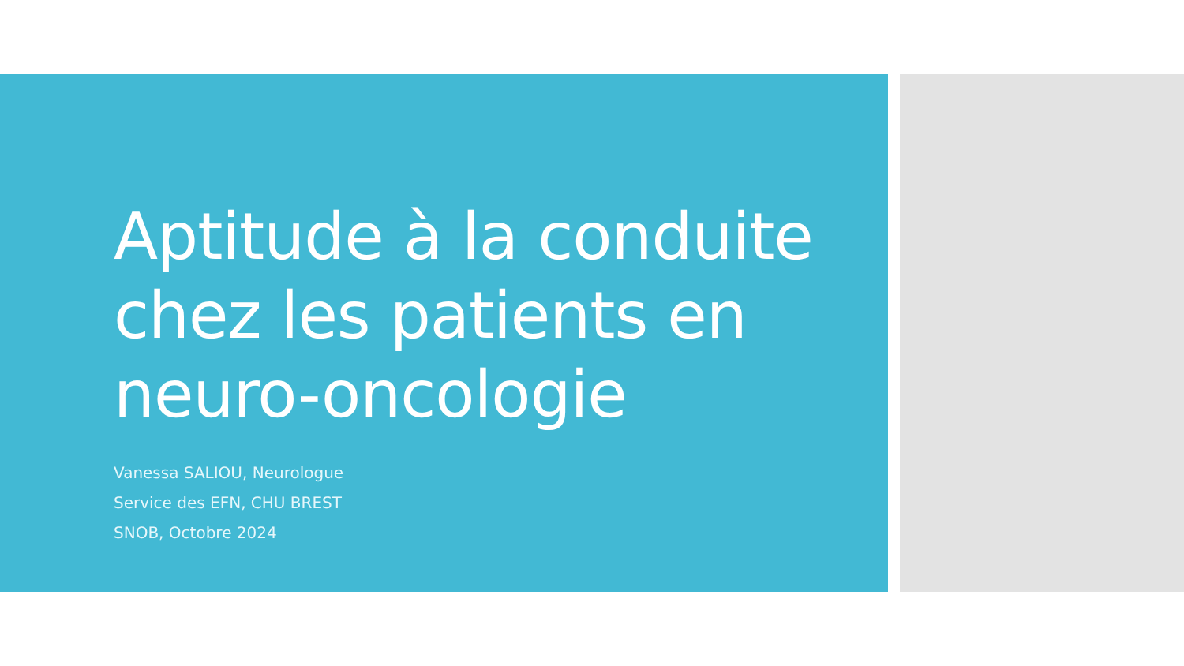Aptitude à la conduite chez les patients en neuro-oncologie
Vanessa SALIOU, Neurologue
Service des EFN, CHU BREST
SNOB, Octobre 2024